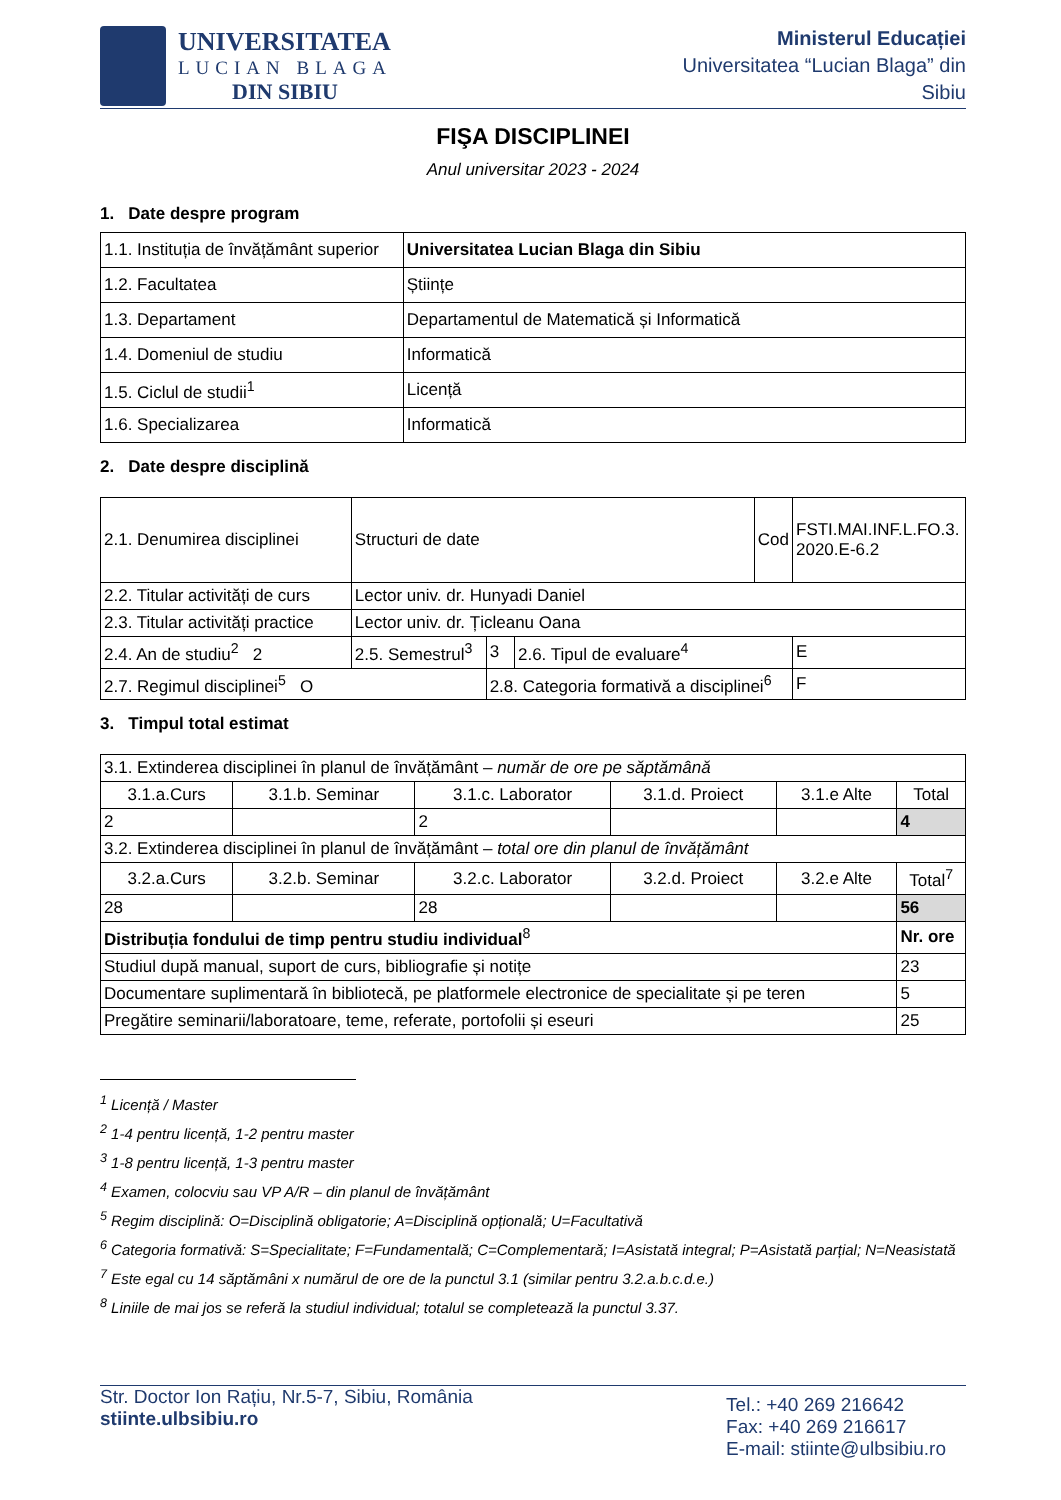UNIVERSITATEA
LUCIAN BLAGA
DIN SIBIU
Ministerul Educației
Universitatea “Lucian Blaga” din
Sibiu
FIŞA DISCIPLINEI
Anul universitar 2023 - 2024
1. Date despre program
| 1.1. Instituția de învățământ superior | Universitatea Lucian Blaga din Sibiu |
| 1.2. Facultatea | Științe |
| 1.3. Departament | Departamentul de Matematică și Informatică |
| 1.4. Domeniul de studiu | Informatică |
| 1.5. Ciclul de studii<sup>1</sup> | Licență |
| 1.6. Specializarea | Informatică |
2. Date despre disciplină
| 2.1. Denumirea disciplinei | Structuri de date | | | | Cod | FSTI.MAI.INF.L.FO.3. 2020.E-6.2 |
| 2.2. Titular activități de curs | Lector univ. dr. Hunyadi Daniel | | | | | |
| 2.3. Titular activități practice | Lector univ. dr. Țicleanu Oana | | | | | |
| 2.4. An de studiu<sup>2</sup> 2 | 2.5. Semestrul<sup>3</sup> | | 3 | 2.6. Tipul de evaluare<sup>4</sup> | | E |
| 2.7. Regimul disciplinei<sup>5</sup> O | | 2.8. Categoria formativă a disciplinei<sup>6</sup> | | | | F |
3. Timpul total estimat
| 3.1. Extinderea disciplinei în planul de învățământ – număr de ore pe săptămână | | | | | | |
| 3.1.a.Curs | 3.1.b. Seminar | 3.1.c. Laborator | 3.1.d. Proiect | 3.1.e Alte | Total | |
| 2 | | 2 | | | 4 | |
| 3.2. Extinderea disciplinei în planul de învățământ – total ore din planul de învățământ | | | | | | |
| 3.2.a.Curs | 3.2.b. Seminar | 3.2.c. Laborator | 3.2.d. Proiect | 3.2.e Alte | Total<sup>7</sup> | |
| 28 | | 28 | | | 56 | |
| Distribuția fondului de timp pentru studiu individual<sup>8</sup> | | | | | | Nr. ore |
| Studiul după manual, suport de curs, bibliografie și notițe | | | | | | 23 |
| Documentare suplimentară în bibliotecă, pe platformele electronice de specialitate și pe teren | | | | | | 5 |
| Pregătire seminarii/laboratoare, teme, referate, portofolii și eseuri | | | | | | 25 |
<sup>1</sup> Licență / Master
<sup>2</sup> 1-4 pentru licență, 1-2 pentru master
<sup>3</sup> 1-8 pentru licență, 1-3 pentru master
<sup>4</sup> Examen, colocviu sau VP A/R – din planul de învățământ
<sup>5</sup> Regim disciplină: O=Disciplină obligatorie; A=Disciplină opțională; U=Facultativă
<sup>6</sup> Categoria formativă: S=Specialitate; F=Fundamentală; C=Complementară; I=Asistată integral; P=Asistată parțial; N=Neasistată
<sup>7</sup> Este egal cu 14 săptămâni x numărul de ore de la punctul 3.1 (similar pentru 3.2.a.b.c.d.e.)
<sup>8</sup> Liniile de mai jos se referă la studiul individual; totalul se completează la punctul 3.37.
Str. Doctor Ion Rațiu, Nr.5-7, Sibiu, România
stiinte.ulbsibiu.ro
Tel.: +40 269 216642
Fax: +40 269 216617
E-mail: stiinte@ulbsibiu.ro